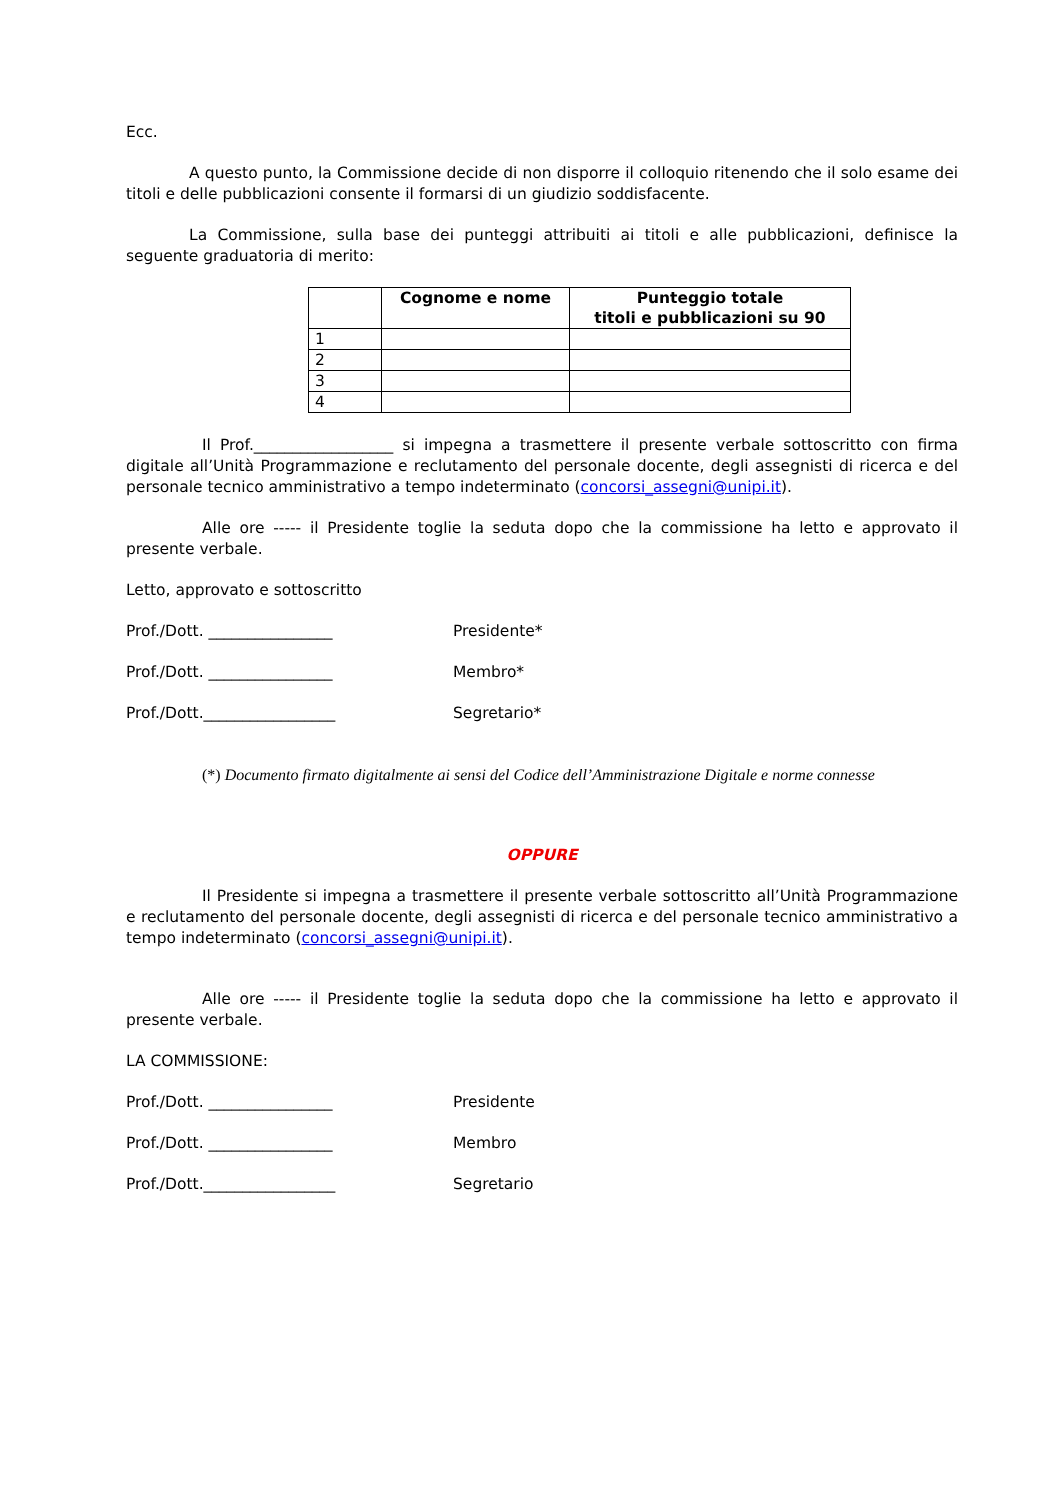Ecc.
A questo punto, la Commissione decide di non disporre il colloquio ritenendo che il solo esame dei titoli e delle pubblicazioni consente il formarsi di un giudizio soddisfacente.
La Commissione, sulla base dei punteggi attribuiti ai titoli e alle pubblicazioni, definisce la seguente graduatoria di merito:
| | Cognome e nome | Punteggio totale titoli e pubblicazioni su 90 |
| --- | --- | --- |
| 1 | | |
| 2 | | |
| 3 | | |
| 4 | | |
Il Prof.__________________ si impegna a trasmettere il presente verbale sottoscritto con firma digitale all’Unità Programmazione e reclutamento del personale docente, degli assegnisti di ricerca e del personale tecnico amministrativo a tempo indeterminato (concorsi_assegni@unipi.it).
Alle ore ----- il Presidente toglie la seduta dopo che la commissione ha letto e approvato il presente verbale.
Letto, approvato e sottoscritto
Prof./Dott. ________________ Presidente*
Prof./Dott. ________________ Membro*
Prof./Dott._________________ Segretario*
(*) Documento firmato digitalmente ai sensi del Codice dell’Amministrazione Digitale e norme connesse
OPPURE
Il Presidente si impegna a trasmettere il presente verbale sottoscritto all’Unità Programmazione e reclutamento del personale docente, degli assegnisti di ricerca e del personale tecnico amministrativo a tempo indeterminato (concorsi_assegni@unipi.it).
Alle ore ----- il Presidente toglie la seduta dopo che la commissione ha letto e approvato il presente verbale.
LA COMMISSIONE:
Prof./Dott. ________________ Presidente
Prof./Dott. ________________ Membro
Prof./Dott._________________ Segretario